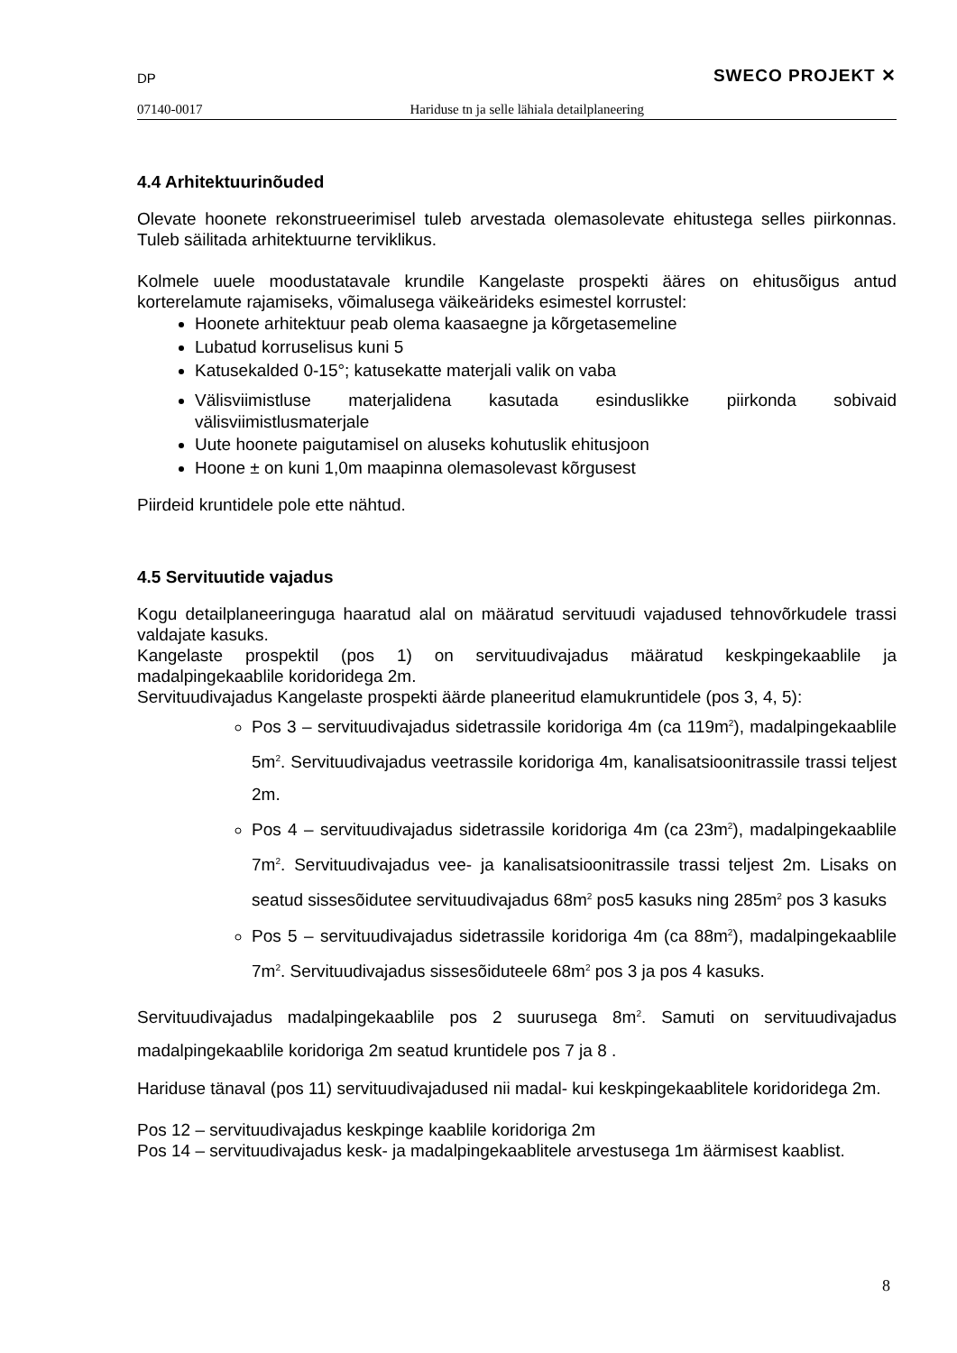DP SWECO PROJEKT ✕
07140-0017 Hariduse tn ja selle lähiala detailplaneering
4.4 Arhitektuurinõuded
Olevate hoonete rekonstrueerimisel tuleb arvestada olemasolevate ehitustega selles piirkonnas. Tuleb säilitada arhitektuurne terviklikus.
Kolmele uuele moodustatavale krundile Kangelaste prospekti ääres on ehitusõigus antud korterelamute rajamiseks, võimalusega väikeärideks esimestel korrustel:
Hoonete arhitektuur peab olema kaasaegne ja kõrgetasemeline
Lubatud korruselisus kuni 5
Katusekalded 0-15°; katusekatte materjali valik on vaba
Välisviimistluse materjalidena kasutada esinduslikke piirkonda sobivaid välisviimistlusmaterjale
Uute hoonete paigutamisel on aluseks kohutuslik ehitusjoon
Hoone ± on kuni 1,0m maapinna olemasolevast kõrgusest
Piirdeid kruntidele pole ette nähtud.
4.5 Servituutide vajadus
Kogu detailplaneeringuga haaratud alal on määratud servituudi vajadused tehnovõrkudele trassi valdajate kasuks.
Kangelaste prospektil (pos 1) on servituudivajadus määratud keskpingekaablile ja madalpingekaablile koridoridega 2m.
Servituudivajadus Kangelaste prospekti äärde planeeritud elamukruntidele (pos 3, 4, 5):
Pos 3 – servituudivajadus sidetrassile koridoriga 4m (ca 119m<sup>2</sup>), madalpingekaablile 5m<sup>2</sup>. Servituudivajadus veetrassile koridoriga 4m, kanalisatsioonitrassile trassi teljest 2m.
Pos 4 – servituudivajadus sidetrassile koridoriga 4m (ca 23m<sup>2</sup>), madalpingekaablile 7m<sup>2</sup>. Servituudivajadus vee- ja kanalisatsioonitrassile trassi teljest 2m. Lisaks on seatud sissesõidutee servituudivajadus 68m<sup>2</sup> pos5 kasuks ning 285m<sup>2</sup> pos 3 kasuks
Pos 5 – servituudivajadus sidetrassile koridoriga 4m (ca 88m<sup>2</sup>), madalpingekaablile 7m<sup>2</sup>. Servituudivajadus sissesõiduteele 68m<sup>2</sup> pos 3 ja pos 4 kasuks.
Servituudivajadus madalpingekaablile pos 2 suurusega 8m<sup>2</sup>. Samuti on servituudivajadus madalpingekaablile koridoriga 2m seatud kruntidele pos 7 ja 8 .
Hariduse tänaval (pos 11) servituudivajadused nii madal- kui keskpingekaablitele koridoridega 2m.
Pos 12 – servituudivajadus keskpinge kaablile koridoriga 2m
Pos 14 – servituudivajadus kesk- ja madalpingekaablitele arvestusega 1m äärmisest kaablist.
8